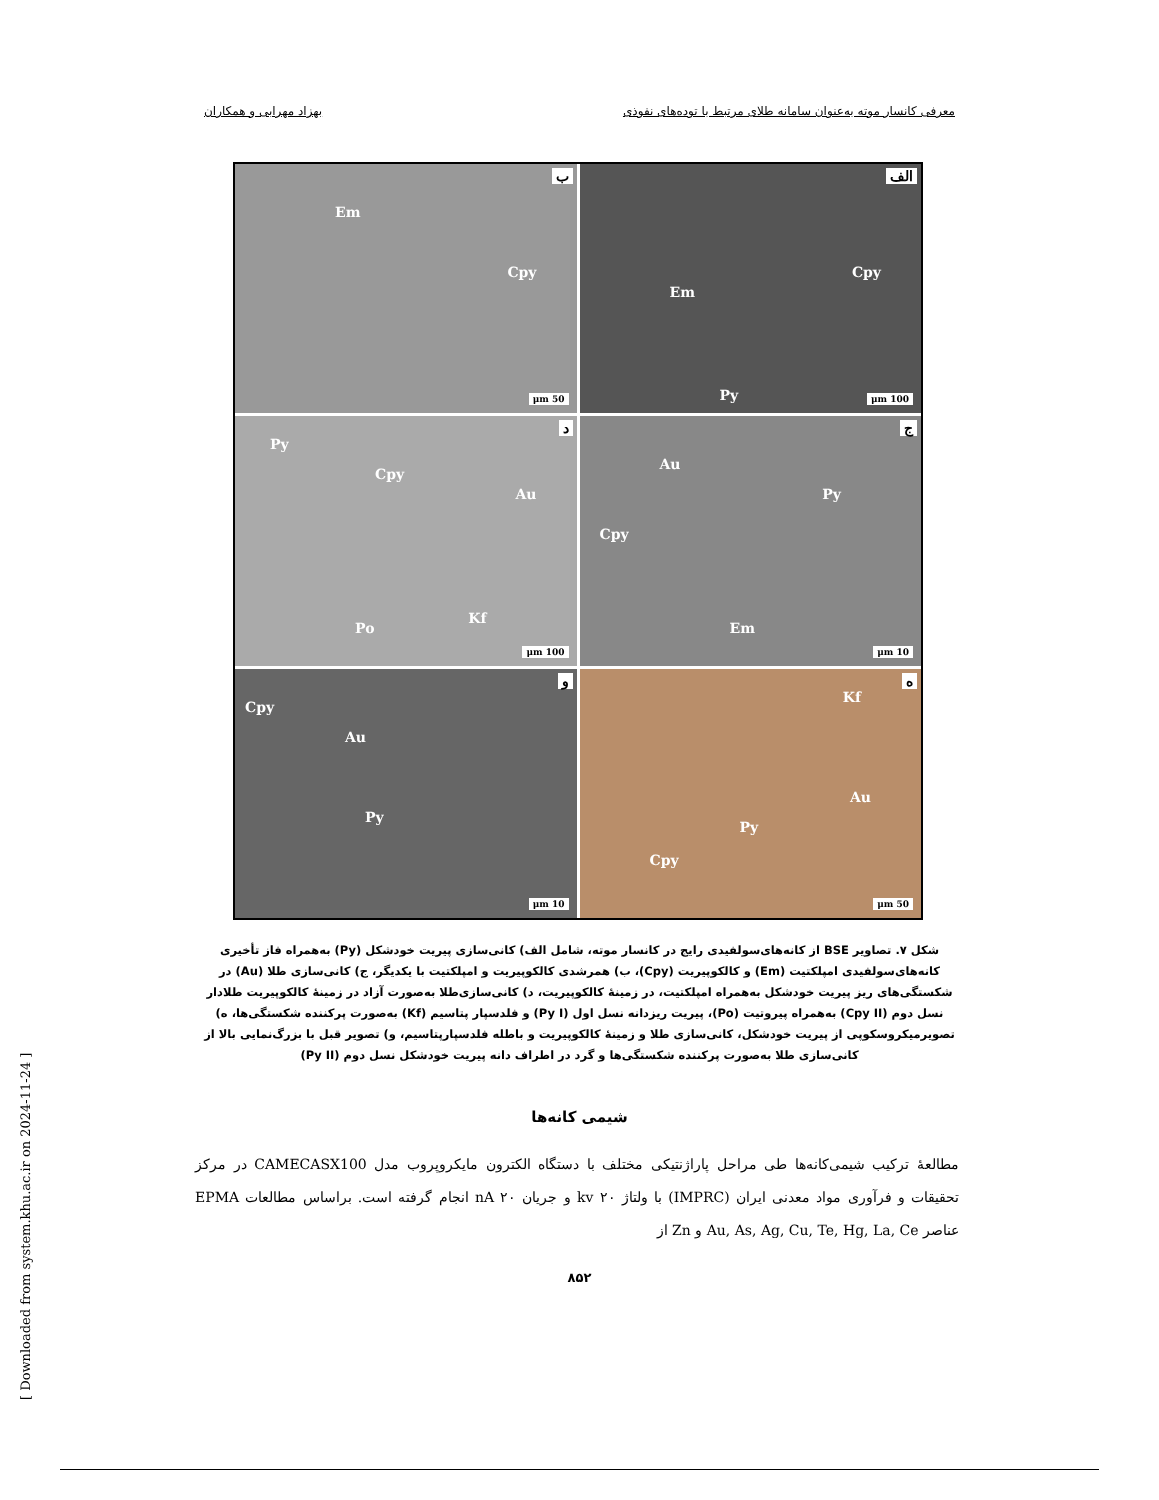معرفی کانسار موته به‌عنوان سامانه طلای مرتبط با توده‌های نفوذی بهزاد مهرابی و همکاران
الف
Em
Cpy
Py 100 μm
ب
Em
Cpy
50 μm
ج
Au
Py
Cpy
Em
10 μm
د
Py
Cpy
Au
Po
Kf
100 μm
ه
Kf
Au
Py
Cpy
50 μm
و
Cpy
Au
Py
10 μm
شکل ۷. تصاویر BSE از کانه‌های‌سولفیدی رایج در کانسار موته، شامل الف) کانی‌سازی پیریت خودشکل (Py) به‌همراه فاز تأخیری کانه‌های‌سولفیدی امپلکتیت (Em) و کالکوپیریت (Cpy)، ب) همرشدی کالکوپیریت و امپلکتیت با یکدیگر، ج) کانی‌سازی طلا (Au) در شکستگی‌های ریز پیریت خودشکل به‌همراه امپلکتیت، در زمینهٔ کالکوپیریت، د) کانی‌سازی‌طلا به‌صورت آزاد در زمینهٔ کالکوپیریت طلادار نسل دوم (Cpy II) به‌همراه پیروتیت (Po)، پیریت ریزدانه نسل اول (Py I) و فلدسپار پتاسیم (Kf) به‌صورت پرکننده شکستگی‌ها، ه) تصویرمیکروسکوپی از پیریت خودشکل، کانی‌سازی طلا و زمینهٔ کالکوپیریت و باطله فلدسپارپتاسیم، و) تصویر قبل با بزرگ‌نمایی بالا از کانی‌سازی طلا به‌صورت پرکننده شکستگی‌ها و گرد در اطراف دانه پیریت خودشکل نسل دوم (Py II)
شیمی کانه‌ها
مطالعهٔ ترکیب شیمی‌کانه‌ها طی مراحل پاراژنتیکی مختلف با دستگاه الکترون مایکروپروب مدل CAMECASX100 در مرکز تحقیقات و فرآوری مواد معدنی ایران (IMPRC) با ولتاژ ۲۰ kv و جریان nA ۲۰ انجام گرفته است. براساس مطالعات EPMA عناصر Au, As, Ag, Cu, Te, Hg, La, Ce و Zn از
۸۵۲
[ Downloaded from system.khu.ac.ir on 2024-11-24 ]